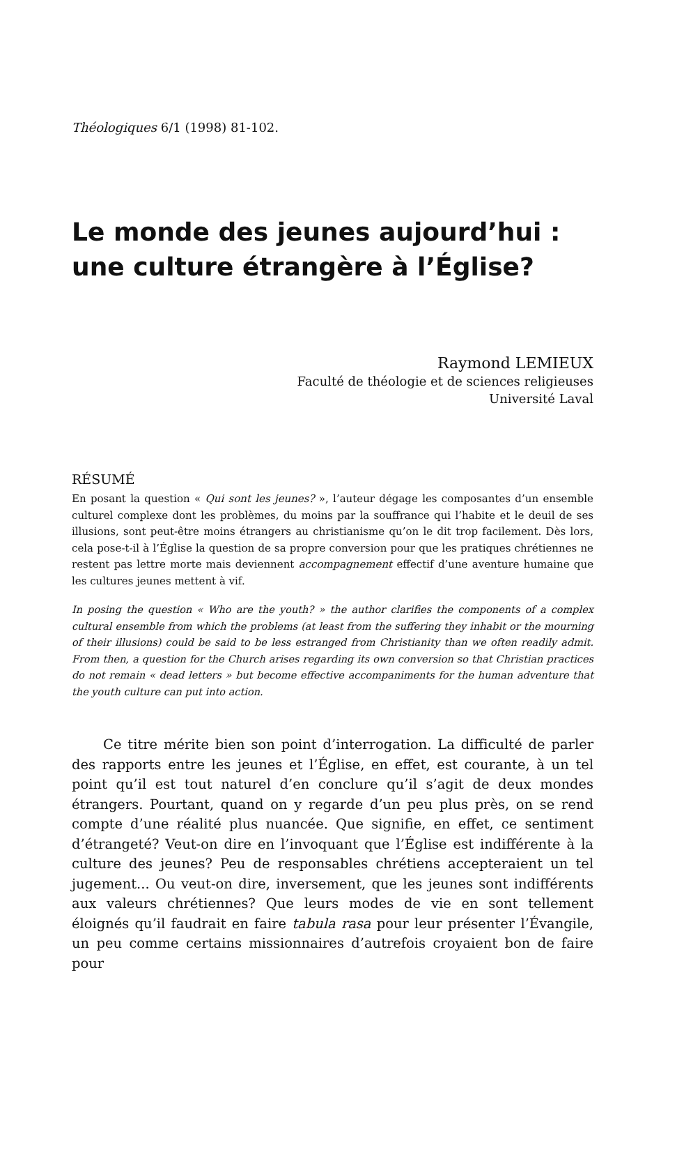Théologiques 6/1 (1998) 81-102.
Le monde des jeunes aujourd’hui :
une culture étrangère à l’Église?
Raymond LEMIEUX
Faculté de théologie et de sciences religieuses
Université Laval
RÉSUMÉ
En posant la question « Qui sont les jeunes? », l’auteur dégage les composantes d’un ensemble culturel complexe dont les problèmes, du moins par la souffrance qui l’habite et le deuil de ses illusions, sont peut-être moins étrangers au christianisme qu’on le dit trop facilement. Dès lors, cela pose-t-il à l’Église la question de sa propre conversion pour que les pratiques chrétiennes ne restent pas lettre morte mais deviennent accompagnement effectif d’une aventure humaine que les cultures jeunes mettent à vif.
In posing the question « Who are the youth? » the author clarifies the components of a complex cultural ensemble from which the problems (at least from the suffering they inhabit or the mourning of their illusions) could be said to be less estranged from Christianity than we often readily admit. From then, a question for the Church arises regarding its own conversion so that Christian practices do not remain « dead letters » but become effective accompaniments for the human adventure that the youth culture can put into action.
Ce titre mérite bien son point d’interrogation. La difficulté de parler des rapports entre les jeunes et l’Église, en effet, est courante, à un tel point qu’il est tout naturel d’en conclure qu’il s’agit de deux mondes étrangers. Pourtant, quand on y regarde d’un peu plus près, on se rend compte d’une réalité plus nuancée. Que signifie, en effet, ce sentiment d’étrangeté? Veut-on dire en l’invoquant que l’Église est indifférente à la culture des jeunes? Peu de responsables chrétiens accepteraient un tel jugement... Ou veut-on dire, inversement, que les jeunes sont indifférents aux valeurs chrétiennes? Que leurs modes de vie en sont tellement éloignés qu’il faudrait en faire tabula rasa pour leur présenter l’Évangile, un peu comme certains missionnaires d’autrefois croyaient bon de faire pour